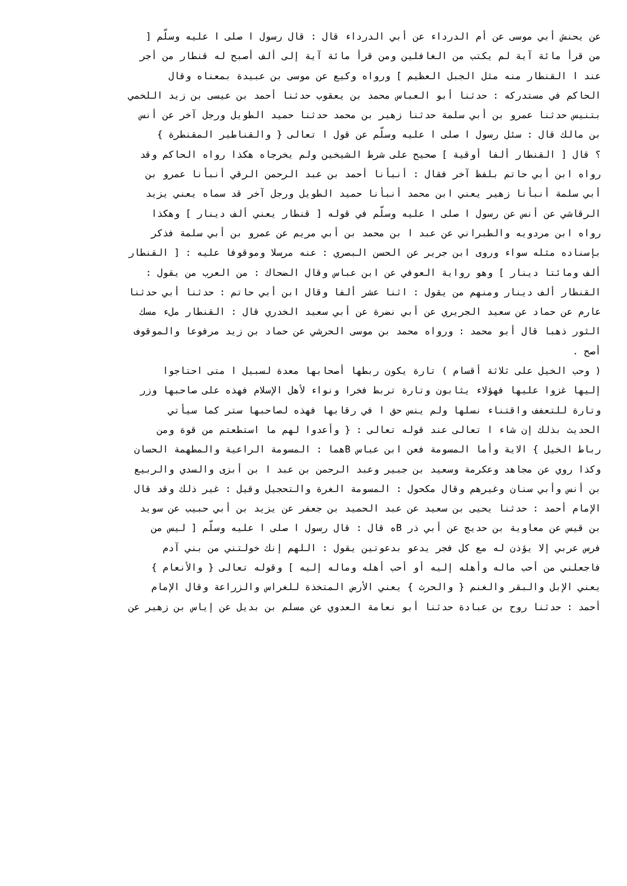عن يحنش أبي موسى عن أم الدرداء عن أبي الدرداء قال : قال رسول ا صلى ا عليه وسلّم [
من قرأ مائة آية لم يكتب من الغافلين ومن قرأ مائة آية إلى ألف أصبح له قنطار من أجر
عند ا القنطار منه مثل الجبل العظيم ] ورواه وكيع عن موسى بن عبيدة بمعناه وقال
الحاكم في مستدركه : حدثنا أبو العباس محمد بن يعقوب حدثنا أحمد بن عيسى بن زيد اللخمي
بتنيس حدثنا عمرو بن أبي سلمة حدثنا زهير بن محمد حدثنا حميد الطويل ورجل آخر عن أنس
بن مالك قال : سئل رسول ا صلى ا عليه وسلّم عن قول ا تعالى { والقناطير المقنطرة }
؟ قال [ القنطار ألفا أوقية ] صحيح على شرط الشيخين ولم يخرجاه هكذا رواه الحاكم وقد
رواه ابن أبي حاتم بلفظ آخر فقال : أنبأنا أحمد بن عبد الرحمن الرقي أنبأنا عمرو بن
أبي سلمة أنبأنا زهير يعني ابن محمد أنبأنا حميد الطويل ورجل آخر قد سماه يعني يزيد
الرقاشي عن أنس عن رسول ا صلى ا عليه وسلّم في قوله [ قنطار يعني ألف دينار ] وهكذا
رواه ابن مردويه والطبراني عن عبد ا بن محمد بن أبي مريم عن عمرو بن أبي سلمة فذكر
بإسناده مثله سواء وروى ابن جرير عن الحسن البصري : عنه مرسلا وموقوفا عليه : [ القنطار
ألف ومائتا دينار ] وهو رواية العوفي عن ابن عباس وقال الضحاك : من العرب من يقول :
القنطار ألف دينار ومنهم من يقول : اثنا عشر ألفا وقال ابن أبي حاتم : حدثنا أبي حدثنا
عارم عن حماد عن سعيد الجريري عن أبي نضرة عن أبي سعيد الخدري قال : القنطار ملء مسك
الثور ذهبا قال أبو محمد : ورواه محمد بن موسى الحرشي عن حماد بن زيد مرفوعا والموقوف
أصح .
( وحب الخيل على ثلاثة أقسام ) تارة يكون ربطها أصحابها معدة لسبيل ا متى احتاجوا
إليها غزوا عليها فهؤلاء يثابون وتارة تربط فخرا ونواء لأهل الإسلام فهذه على صاحبها وزر
وتارة للتعفف واقتناء نسلها ولم ينس حق ا في رقابها فهذه لصاحبها ستر كما سيأتي
الحديث بذلك إن شاء ا تعالى عند قوله تعالى : { وأعدوا لهم ما استطعتم من قوة ومن
رباط الخيل } الاية وأما المسومة فعن ابن عباس Bهما : المسومة الراعية والمطهمة الحسان
وكذا روي عن مجاهد وعكرمة وسعيد بن جبير وعبد الرحمن بن عبد ا بن أبزى والسدي والربيع
بن أنس وأبي سنان وغيرهم وقال مكحول : المسومة الغرة والتحجيل وقيل : غير ذلك وقد قال
الإمام أحمد : حدثنا يحيى بن سعيد عن عبد الحميد بن جعفر عن يزيد بن أبي حبيب عن سويد
بن قيس عن معاوية بن حديج عن أبي ذر Bه قال : قال رسول ا صلى ا عليه وسلّم [ ليس من
فرس عربي إلا يؤذن له مع كل فجر يدعو بدعوتين يقول : اللهم إنك خولتني من بني آدم
فاجعلني من أحب ماله وأهله إليه أو أحب أهله وماله إليه ] وقوله تعالى { والأنعام }
يعني الإبل والبقر والغنم { والحرث } يعني الأرض المتخذة للغراس والزراعة وقال الإمام
أحمد : حدثنا روح بن عبادة حدثنا أبو نعامة العدوي عن مسلم بن بديل عن إياس بن زهير عن